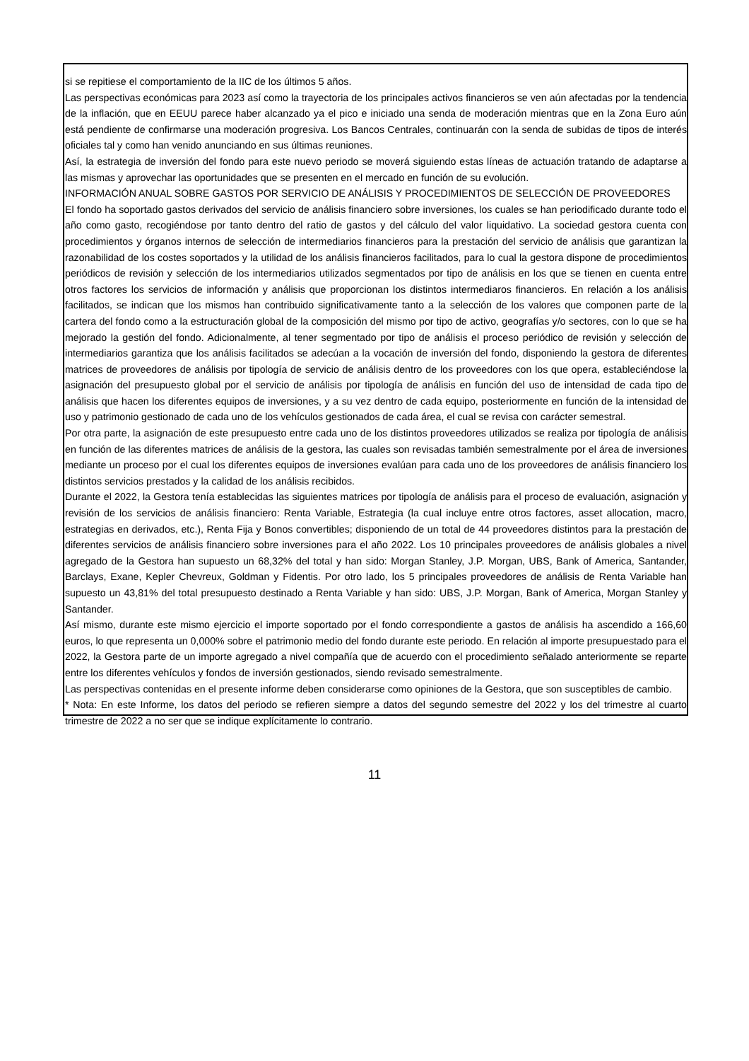si se repitiese el comportamiento de la IIC de los últimos 5 años.
Las perspectivas económicas para 2023 así como la trayectoria de los principales activos financieros se ven aún afectadas por la tendencia de la inflación, que en EEUU parece haber alcanzado ya el pico e iniciado una senda de moderación mientras que en la Zona Euro aún está pendiente de confirmarse una moderación progresiva. Los Bancos Centrales, continuarán con la senda de subidas de tipos de interés oficiales tal y como han venido anunciando en sus últimas reuniones.
Así, la estrategia de inversión del fondo para este nuevo periodo se moverá siguiendo estas líneas de actuación tratando de adaptarse a las mismas y aprovechar las oportunidades que se presenten en el mercado en función de su evolución.
INFORMACIÓN ANUAL SOBRE GASTOS POR SERVICIO DE ANÁLISIS Y PROCEDIMIENTOS DE SELECCIÓN DE PROVEEDORES
El fondo ha soportado gastos derivados del servicio de análisis financiero sobre inversiones, los cuales se han periodificado durante todo el año como gasto, recogiéndose por tanto dentro del ratio de gastos y del cálculo del valor liquidativo. La sociedad gestora cuenta con procedimientos y órganos internos de selección de intermediarios financieros para la prestación del servicio de análisis que garantizan la razonabilidad de los costes soportados y la utilidad de los análisis financieros facilitados, para lo cual la gestora dispone de procedimientos periódicos de revisión y selección de los intermediarios utilizados segmentados por tipo de análisis en los que se tienen en cuenta entre otros factores los servicios de información y análisis que proporcionan los distintos intermediaros financieros. En relación a los análisis facilitados, se indican que los mismos han contribuido significativamente tanto a la selección de los valores que componen parte de la cartera del fondo como a la estructuración global de la composición del mismo por tipo de activo, geografías y/o sectores, con lo que se ha mejorado la gestión del fondo. Adicionalmente, al tener segmentado por tipo de análisis el proceso periódico de revisión y selección de intermediarios garantiza que los análisis facilitados se adecúan a la vocación de inversión del fondo, disponiendo la gestora de diferentes matrices de proveedores de análisis por tipología de servicio de análisis dentro de los proveedores con los que opera, estableciéndose la asignación del presupuesto global por el servicio de análisis por tipología de análisis en función del uso de intensidad de cada tipo de análisis que hacen los diferentes equipos de inversiones, y a su vez dentro de cada equipo, posteriormente en función de la intensidad de uso y patrimonio gestionado de cada uno de los vehículos gestionados de cada área, el cual se revisa con carácter semestral.
Por otra parte, la asignación de este presupuesto entre cada uno de los distintos proveedores utilizados se realiza por tipología de análisis en función de las diferentes matrices de análisis de la gestora, las cuales son revisadas también semestralmente por el área de inversiones mediante un proceso por el cual los diferentes equipos de inversiones evalúan para cada uno de los proveedores de análisis financiero los distintos servicios prestados y la calidad de los análisis recibidos.
Durante el 2022, la Gestora tenía establecidas las siguientes matrices por tipología de análisis para el proceso de evaluación, asignación y revisión de los servicios de análisis financiero: Renta Variable, Estrategia (la cual incluye entre otros factores, asset allocation, macro, estrategias en derivados, etc.), Renta Fija y Bonos convertibles; disponiendo de un total de 44 proveedores distintos para la prestación de diferentes servicios de análisis financiero sobre inversiones para el año 2022. Los 10 principales proveedores de análisis globales a nivel agregado de la Gestora han supuesto un 68,32% del total y han sido: Morgan Stanley, J.P. Morgan, UBS, Bank of America, Santander, Barclays, Exane, Kepler Chevreux, Goldman y Fidentis. Por otro lado, los 5 principales proveedores de análisis de Renta Variable han supuesto un 43,81% del total presupuesto destinado a Renta Variable y han sido: UBS, J.P. Morgan, Bank of America, Morgan Stanley y Santander.
Así mismo, durante este mismo ejercicio el importe soportado por el fondo correspondiente a gastos de análisis ha ascendido a 166,60 euros, lo que representa un 0,000% sobre el patrimonio medio del fondo durante este periodo. En relación al importe presupuestado para el 2022, la Gestora parte de un importe agregado a nivel compañía que de acuerdo con el procedimiento señalado anteriormente se reparte entre los diferentes vehículos y fondos de inversión gestionados, siendo revisado semestralmente.
Las perspectivas contenidas en el presente informe deben considerarse como opiniones de la Gestora, que son susceptibles de cambio.
* Nota: En este Informe, los datos del periodo se refieren siempre a datos del segundo semestre del 2022 y los del trimestre al cuarto trimestre de 2022 a no ser que se indique explícitamente lo contrario.
11